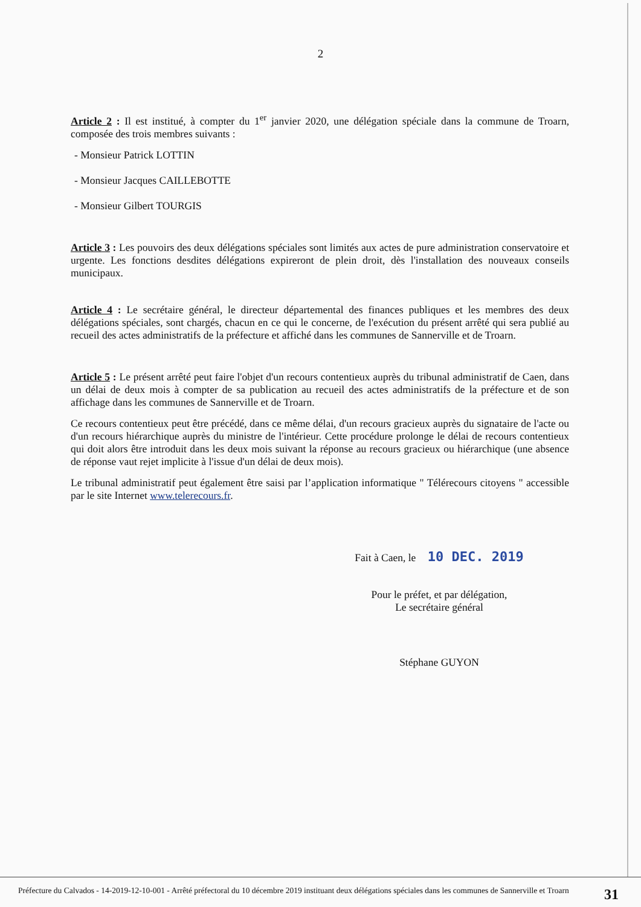2
Article 2 : Il est institué, à compter du 1<sup>er</sup> janvier 2020, une délégation spéciale dans la commune de Troarn, composée des trois membres suivants :
- Monsieur Patrick LOTTIN
- Monsieur Jacques CAILLEBOTTE
- Monsieur Gilbert TOURGIS
Article 3 : Les pouvoirs des deux délégations spéciales sont limités aux actes de pure administration conservatoire et urgente. Les fonctions desdites délégations expireront de plein droit, dès l'installation des nouveaux conseils municipaux.
Article 4 : Le secrétaire général, le directeur départemental des finances publiques et les membres des deux délégations spéciales, sont chargés, chacun en ce qui le concerne, de l'exécution du présent arrêté qui sera publié au recueil des actes administratifs de la préfecture et affiché dans les communes de Sannerville et de Troarn.
Article 5 : Le présent arrêté peut faire l'objet d'un recours contentieux auprès du tribunal administratif de Caen, dans un délai de deux mois à compter de sa publication au recueil des actes administratifs de la préfecture et de son affichage dans les communes de Sannerville et de Troarn.
Ce recours contentieux peut être précédé, dans ce même délai, d'un recours gracieux auprès du signataire de l'acte ou d'un recours hiérarchique auprès du ministre de l'intérieur. Cette procédure prolonge le délai de recours contentieux qui doit alors être introduit dans les deux mois suivant la réponse au recours gracieux ou hiérarchique (une absence de réponse vaut rejet implicite à l'issue d'un délai de deux mois).
Le tribunal administratif peut également être saisi par l’application informatique " Télérecours citoyens " accessible par le site Internet www.telerecours.fr.
Fait à Caen, le 10 DEC. 2019
Pour le préfet, et par délégation,
Le secrétaire général
Stéphane GUYON
Préfecture du Calvados - 14-2019-12-10-001 - Arrêté préfectoral du 10 décembre 2019 instituant deux délégations spéciales dans les communes de Sannerville et Troarn
31